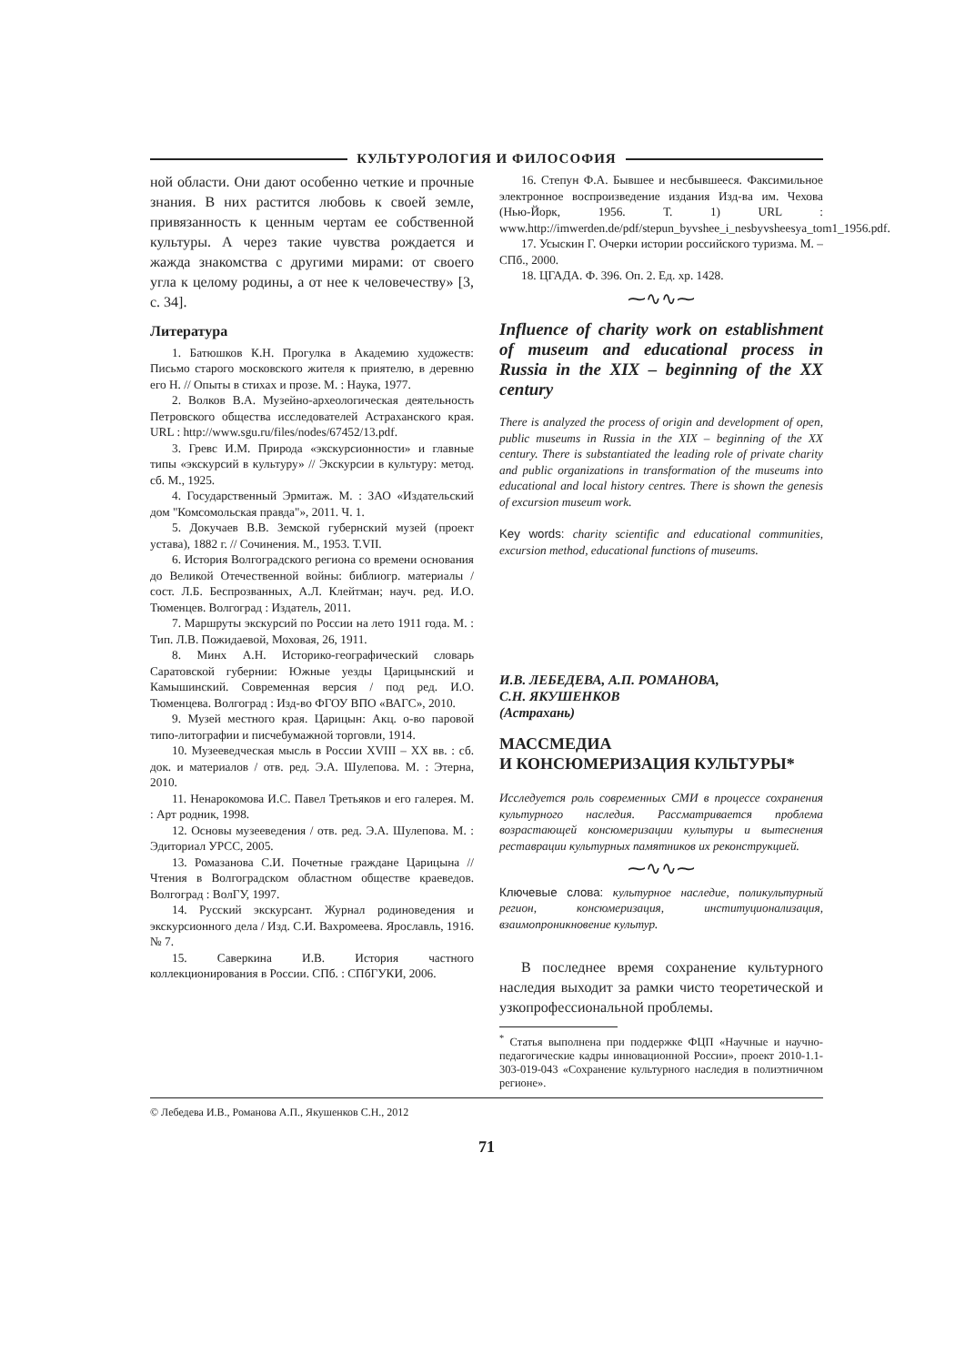КУЛЬТУРОЛОГИЯ И ФИЛОСОФИЯ
ной области. Они дают особенно четкие и прочные знания. В них растится любовь к своей земле, привязанность к ценным чертам ее собственной культуры. А через такие чувства рождается и жажда знакомства с другими мирами: от своего угла к целому родины, а от нее к человечеству» [3, с. 34].
Литература
1. Батюшков К.Н. Прогулка в Академию художеств: Письмо старого московского жителя к приятелю, в деревню его Н. // Опыты в стихах и прозе. М. : Наука, 1977.
2. Волков В.А. Музейно-археологическая деятельность Петровского общества исследователей Астраханского края. URL : http://www.sgu.ru/files/nodes/67452/13.pdf.
3. Гревс И.М. Природа «экскурсионности» и главные типы «экскурсий в культуру» // Экскурсии в культуру: метод. сб. М., 1925.
4. Государственный Эрмитаж. М. : ЗАО «Издательский дом "Комсомольская правда"», 2011. Ч. 1.
5. Докучаев В.В. Земской губернский музей (проект устава), 1882 г. // Сочинения. М., 1953. Т.VII.
6. История Волгоградского региона со времени основания до Великой Отечественной войны: библиогр. материалы / сост. Л.Б. Беспрозванных, А.Л. Клейтман; науч. ред. И.О. Тюменцев. Волгоград : Издатель, 2011.
7. Маршруты экскурсий по России на лето 1911 года. М. : Тип. Л.В. Пожидаевой, Моховая, 26, 1911.
8. Минх А.Н. Историко-географический словарь Саратовской губернии: Южные уезды Царицынский и Камышинский. Современная версия / под ред. И.О. Тюменцева. Волгоград : Изд-во ФГОУ ВПО «ВАГС», 2010.
9. Музей местного края. Царицын: Акц. о-во паровой типо-литографии и писчебумажной торговли, 1914.
10. Музееведческая мысль в России XVIII – XX вв. : сб. док. и материалов / отв. ред. Э.А. Шулепова. М. : Этерна, 2010.
11. Ненарокомова И.С. Павел Третьяков и его галерея. М. : Арт родник, 1998.
12. Основы музееведения / отв. ред. Э.А. Шулепова. М. : Эдиториал УРСС, 2005.
13. Ромазанова С.И. Почетные граждане Царицына // Чтения в Волгоградском областном обществе краеведов. Волгоград : ВолГУ, 1997.
14. Русский экскурсант. Журнал родиноведения и экскурсионного дела / Изд. С.И. Вахромеева. Ярославль, 1916. № 7.
15. Саверкина И.В. История частного коллекционирования в России. СПб. : СПбГУКИ, 2006.
16. Степун Ф.А. Бывшее и несбывшееся. Факсимильное электронное воспроизведение издания Изд-ва им. Чехова (Нью-Йорк, 1956. Т. 1) URL : www.http://imwerden.de/pdf/stepun_byvshee_i_nesbyvsheesya_tom1_1956.pdf.
17. Усыскин Г. Очерки истории российского туризма. М. – СПб., 2000.
18. ЦГАДА. Ф. 396. Оп. 2. Ед. хр. 1428.
⁓∿∿⁓
Influence of charity work on establishment of museum and educational process in Russia in the XIX – beginning of the XX century
There is analyzed the process of origin and development of open, public museums in Russia in the XIX – beginning of the XX century. There is substantiated the leading role of private charity and public organizations in transformation of the museums into educational and local history centres. There is shown the genesis of excursion museum work.
Key words: charity scientific and educational communities, excursion method, educational functions of museums.
И.В. ЛЕБЕДЕВА, А.П. РОМАНОВА,
С.Н. ЯКУШЕНКОВ
(Астрахань)
МАССМЕДИА
И КОНСЮМЕРИЗАЦИЯ КУЛЬТУРЫ*
Исследуется роль современных СМИ в процессе сохранения культурного наследия. Рассматривается проблема возрастающей консюмеризации культуры и вытеснения реставрации культурных памятников их реконструкцией.
⁓∿∿⁓
Ключевые слова: культурное наследие, поликультурный регион, консюмеризация, институционализация, взаимопроникновение культур.
В последнее время сохранение культурного наследия выходит за рамки чисто теоретической и узкопрофессиональной проблемы.
<sup>*</sup> Статья выполнена при поддержке ФЦП «Научные и научно-педагогические кадры инновационной России», проект 2010-1.1-303-019-043 «Сохранение культурного наследия в полиэтничном регионе».
© Лебедева И.В., Романова А.П., Якушенков С.Н., 2012
71